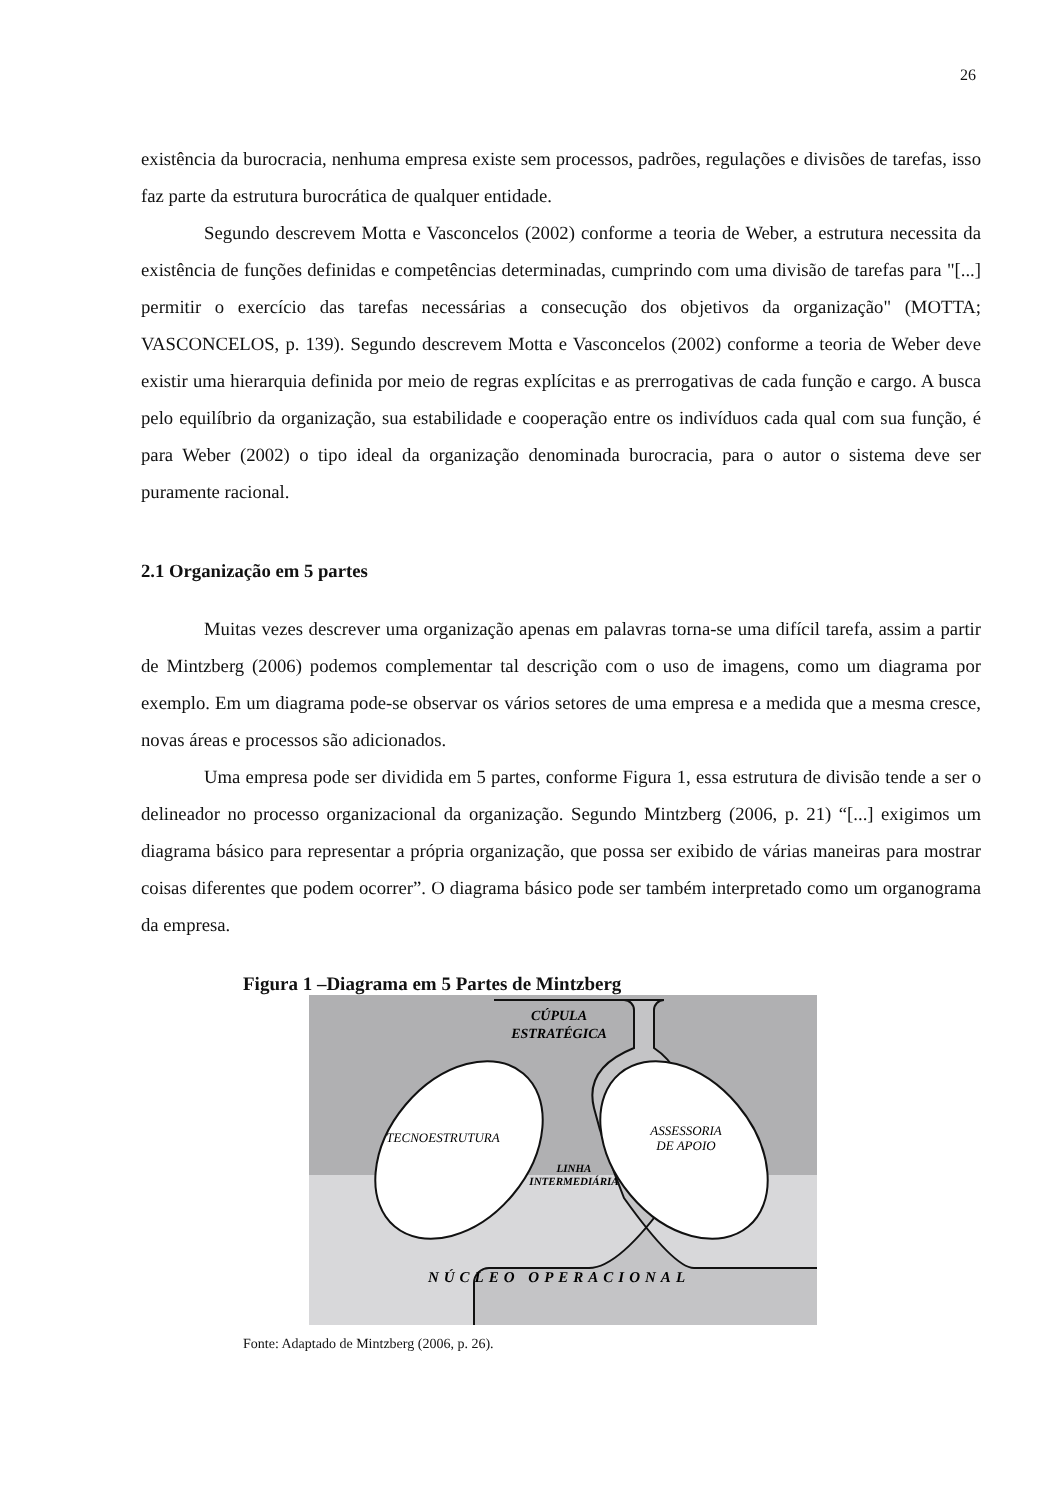26
existência da burocracia, nenhuma empresa existe sem processos, padrões, regulações e divisões de tarefas, isso faz parte da estrutura burocrática de qualquer entidade.
Segundo descrevem Motta e Vasconcelos (2002) conforme a teoria de Weber, a estrutura necessita da existência de funções definidas e competências determinadas, cumprindo com uma divisão de tarefas para "[...] permitir o exercício das tarefas necessárias a consecução dos objetivos da organização" (MOTTA; VASCONCELOS, p. 139). Segundo descrevem Motta e Vasconcelos (2002) conforme a teoria de Weber deve existir uma hierarquia definida por meio de regras explícitas e as prerrogativas de cada função e cargo. A busca pelo equilíbrio da organização, sua estabilidade e cooperação entre os indivíduos cada qual com sua função, é para Weber (2002) o tipo ideal da organização denominada burocracia, para o autor o sistema deve ser puramente racional.
2.1 Organização em 5 partes
Muitas vezes descrever uma organização apenas em palavras torna-se uma difícil tarefa, assim a partir de Mintzberg (2006) podemos complementar tal descrição com o uso de imagens, como um diagrama por exemplo. Em um diagrama pode-se observar os vários setores de uma empresa e a medida que a mesma cresce, novas áreas e processos são adicionados.
Uma empresa pode ser dividida em 5 partes, conforme Figura 1, essa estrutura de divisão tende a ser o delineador no processo organizacional da organização. Segundo Mintzberg (2006, p. 21) “[...] exigimos um diagrama básico para representar a própria organização, que possa ser exibido de várias maneiras para mostrar coisas diferentes que podem ocorrer”. O diagrama básico pode ser também interpretado como um organograma da empresa.
Figura 1 –Diagrama em 5 Partes de Mintzberg
CÚPULA
ESTRATÉGICA
TECNOESTRUTURA
ASSESSORIA
DE APOIO
LINHA
INTERMEDIÁRIA
NÚCLEO OPERACIONAL
Fonte: Adaptado de Mintzberg (2006, p. 26).